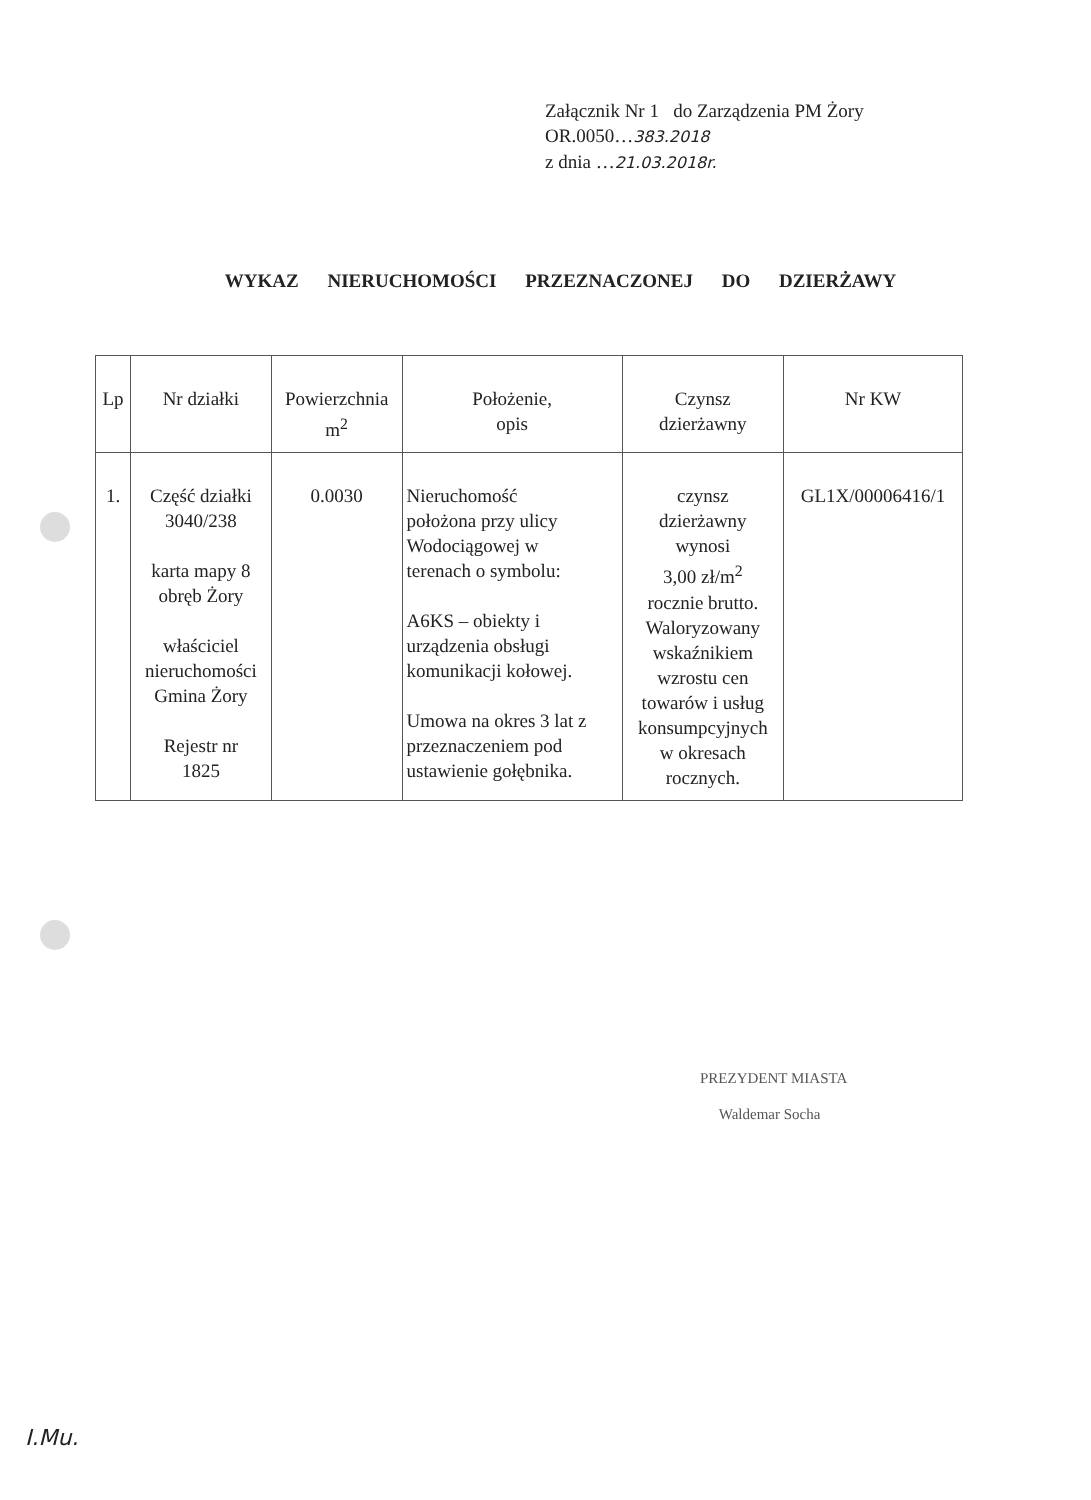Załącznik Nr 1 do Zarządzenia PM Żory
OR.0050…383.2018
z dnia …21.03.2018r.
WYKAZ NIERUCHOMOŚCI PRZEZNACZONEJ DO DZIERŻAWY
| Lp | Nr działki | Powierzchnia m<sup>2</sup> | Położenie, opis | Czynsz dzierżawny | Nr KW |
| --- | --- | --- | --- | --- | --- |
| 1. | Część działki 3040/238 karta mapy 8 obręb Żory właściciel nieruchomości Gmina Żory Rejestr nr 1825 | 0.0030 | Nieruchomość położona przy ulicy Wodociągowej w terenach o symbolu: A6KS – obiekty i urządzenia obsługi komunikacji kołowej. Umowa na okres 3 lat z przeznaczeniem pod ustawienie gołębnika. | czynsz dzierżawny wynosi 3,00 zł/m<sup>2</sup> rocznie brutto. Waloryzowany wskaźnikiem wzrostu cen towarów i usług konsumpcyjnych w okresach rocznych. | GL1X/00006416/1 |
PREZYDENT MIASTA
Waldemar Socha
I.Mu.